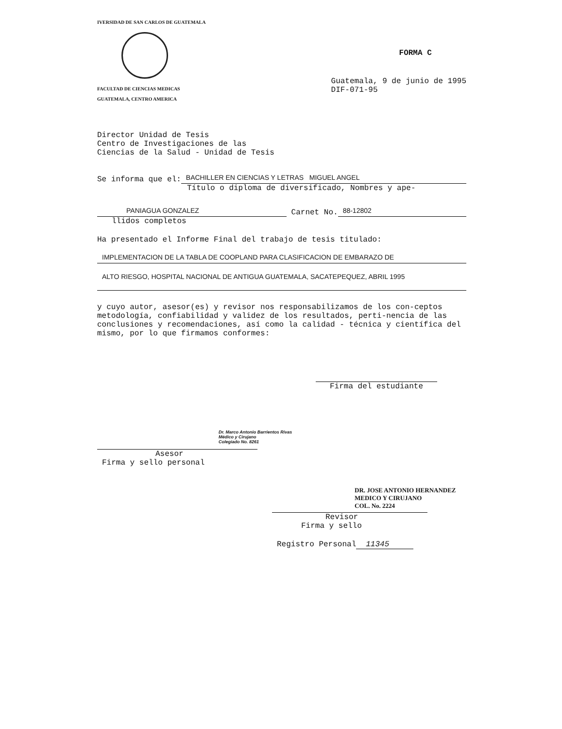IVERSIDAD DE SAN CARLOS DE GUATEMALA
FACULTAD DE CIENCIAS MEDICAS
GUATEMALA, CENTRO AMERICA
FORMA C
Guatemala, 9 de junio de 1995
DIF-071-95
Director Unidad de Tesis
Centro de Investigaciones de las
Ciencias de la Salud - Unidad de Tesis
Se informa que el: BACHILLER EN CIENCIAS Y LETRAS MIGUEL ANGEL
Título o diploma de diversificado, Nombres y ape-
PANIAGUA GONZALEZ Carnet No. 88-12802
llidos completos
Ha presentado el Informe Final del trabajo de tesis titulado:
IMPLEMENTACION DE LA TABLA DE COOPLAND PARA CLASIFICACION DE EMBARAZO DE
ALTO RIESGO, HOSPITAL NACIONAL DE ANTIGUA GUATEMALA, SACATEPEQUEZ, ABRIL 1995
y cuyo autor, asesor(es) y revisor nos responsabilizamos de los con-ceptos metodología, confiabilidad y validez de los resultados, perti-nencia de las conclusiones y recomendaciones, así como la calidad - técnica y científica del mismo, por lo que firmamos conformes:
Firma del estudiante
Dr. Marco Antonio Barrientos Rivas
Médico y Cirujano
Colegiado No. 8261
Asesor
Firma y sello personal
DR. JOSE ANTONIO HERNANDEZ
MEDICO Y CIRUJANO
COL. No. 2224
Revisor
Firma y sello
Registro Personal 11345